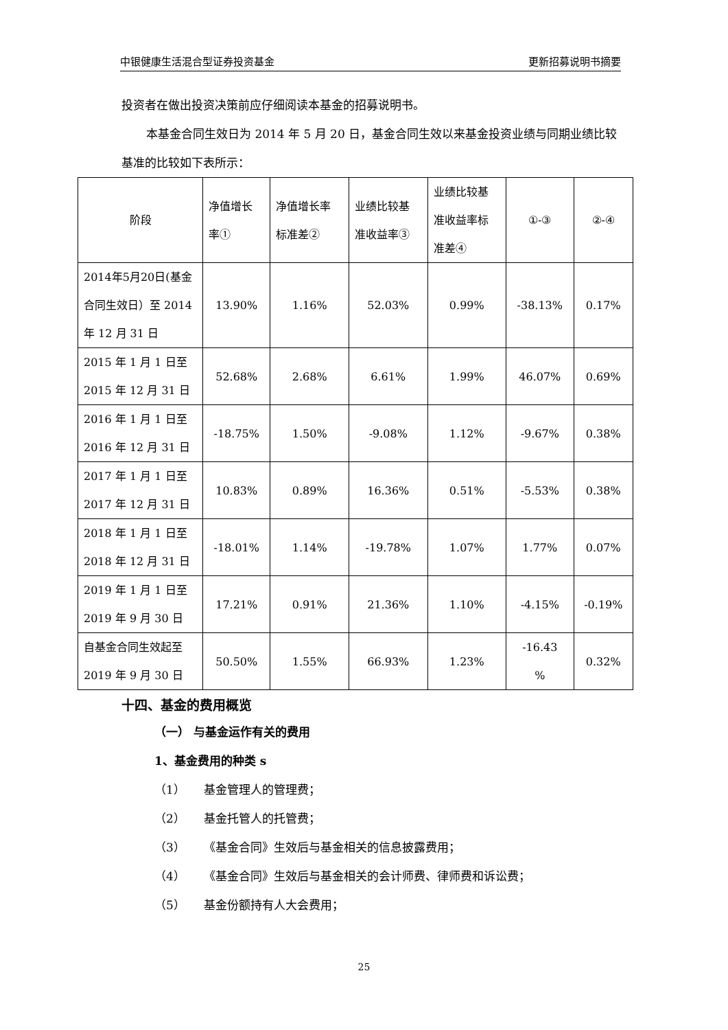中银健康生活混合型证券投资基金 更新招募说明书摘要
投资者在做出投资决策前应仔细阅读本基金的招募说明书。
本基金合同生效日为 2014 年 5 月 20 日，基金合同生效以来基金投资业绩与同期业绩比较基准的比较如下表所示：
| 阶段 | 净值增长 率① | 净值增长率 标准差② | 业绩比较基 准收益率③ | 业绩比较基 准收益率标 准差④ | ①-③ | ②-④ |
| --- | --- | --- | --- | --- | --- | --- |
| 2014年5月20日(基金合同生效日）至 2014 年 12 月 31 日 | 13.90% | 1.16% | 52.03% | 0.99% | -38.13% | 0.17% |
| 2015 年 1 月 1 日至 2015 年 12 月 31 日 | 52.68% | 2.68% | 6.61% | 1.99% | 46.07% | 0.69% |
| 2016 年 1 月 1 日至 2016 年 12 月 31 日 | -18.75% | 1.50% | -9.08% | 1.12% | -9.67% | 0.38% |
| 2017 年 1 月 1 日至 2017 年 12 月 31 日 | 10.83% | 0.89% | 16.36% | 0.51% | -5.53% | 0.38% |
| 2018 年 1 月 1 日至 2018 年 12 月 31 日 | -18.01% | 1.14% | -19.78% | 1.07% | 1.77% | 0.07% |
| 2019 年 1 月 1 日至 2019 年 9 月 30 日 | 17.21% | 0.91% | 21.36% | 1.10% | -4.15% | -0.19% |
| 自基金合同生效起至 2019 年 9 月 30 日 | 50.50% | 1.55% | 66.93% | 1.23% | -16.43 % | 0.32% |
十四、基金的费用概览
（一） 与基金运作有关的费用
1、基金费用的种类 s
（1） 基金管理人的管理费；
（2） 基金托管人的托管费；
（3） 《基金合同》生效后与基金相关的信息披露费用；
（4） 《基金合同》生效后与基金相关的会计师费、律师费和诉讼费；
（5） 基金份额持有人大会费用；
25